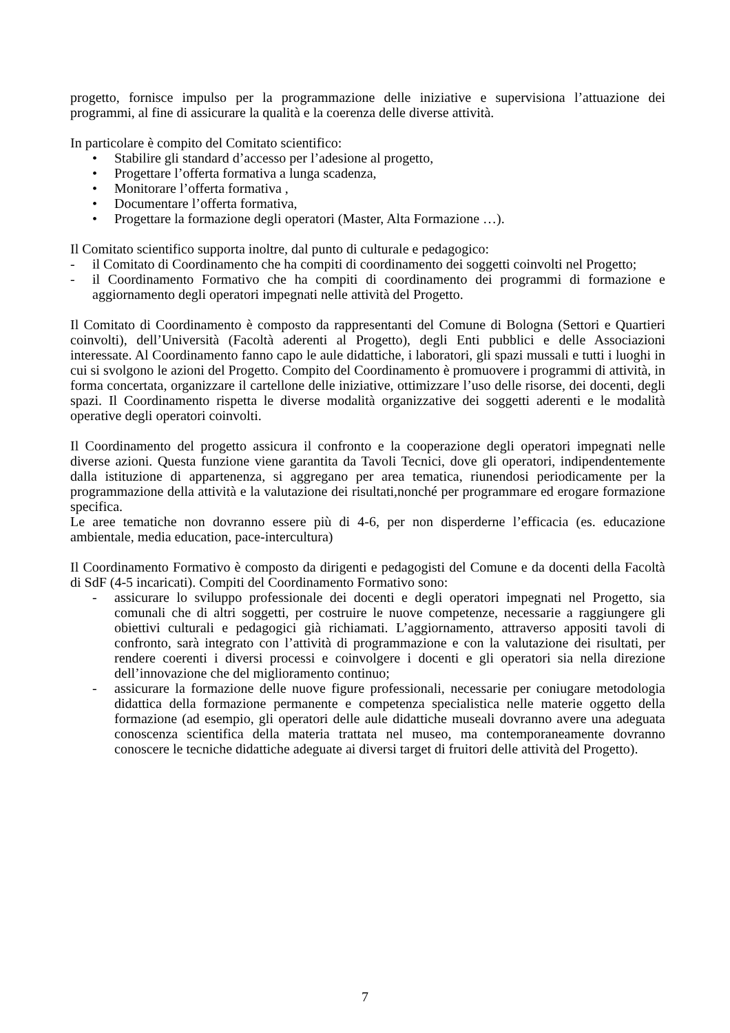progetto, fornisce impulso per la programmazione delle iniziative e supervisiona l’attuazione dei programmi, al fine di assicurare la qualità e la coerenza delle diverse attività.
In particolare è compito del Comitato scientifico:
• Stabilire gli standard d’accesso per l’adesione al progetto,
• Progettare l’offerta formativa a lunga scadenza,
• Monitorare l’offerta formativa ,
• Documentare l’offerta formativa,
• Progettare la formazione degli operatori (Master, Alta Formazione …).
Il Comitato scientifico supporta inoltre, dal punto di culturale e pedagogico:
- il Comitato di Coordinamento che ha compiti di coordinamento dei soggetti coinvolti nel Progetto;
- il Coordinamento Formativo che ha compiti di coordinamento dei programmi di formazione e aggiornamento degli operatori impegnati nelle attività del Progetto.
Il Comitato di Coordinamento è composto da rappresentanti del Comune di Bologna (Settori e Quartieri coinvolti), dell’Università (Facoltà aderenti al Progetto), degli Enti pubblici e delle Associazioni interessate. Al Coordinamento fanno capo le aule didattiche, i laboratori, gli spazi mussali e tutti i luoghi in cui si svolgono le azioni del Progetto. Compito del Coordinamento è promuovere i programmi di attività, in forma concertata, organizzare il cartellone delle iniziative, ottimizzare l’uso delle risorse, dei docenti, degli spazi. Il Coordinamento rispetta le diverse modalità organizzative dei soggetti aderenti e le modalità operative degli operatori coinvolti.
Il Coordinamento del progetto assicura il confronto e la cooperazione degli operatori impegnati nelle diverse azioni. Questa funzione viene garantita da Tavoli Tecnici, dove gli operatori, indipendentemente dalla istituzione di appartenenza, si aggregano per area tematica, riunendosi periodicamente per la programmazione della attività e la valutazione dei risultati,nonché per programmare ed erogare formazione specifica.
Le aree tematiche non dovranno essere più di 4-6, per non disperderne l’efficacia (es. educazione ambientale, media education, pace-intercultura)
Il Coordinamento Formativo è composto da dirigenti e pedagogisti del Comune e da docenti della Facoltà di SdF (4-5 incaricati). Compiti del Coordinamento Formativo sono:
- assicurare lo sviluppo professionale dei docenti e degli operatori impegnati nel Progetto, sia comunali che di altri soggetti, per costruire le nuove competenze, necessarie a raggiungere gli obiettivi culturali e pedagogici già richiamati. L’aggiornamento, attraverso appositi tavoli di confronto, sarà integrato con l’attività di programmazione e con la valutazione dei risultati, per rendere coerenti i diversi processi e coinvolgere i docenti e gli operatori sia nella direzione dell’innovazione che del miglioramento continuo;
- assicurare la formazione delle nuove figure professionali, necessarie per coniugare metodologia didattica della formazione permanente e competenza specialistica nelle materie oggetto della formazione (ad esempio, gli operatori delle aule didattiche museali dovranno avere una adeguata conoscenza scientifica della materia trattata nel museo, ma contemporaneamente dovranno conoscere le tecniche didattiche adeguate ai diversi target di fruitori delle attività del Progetto).
7